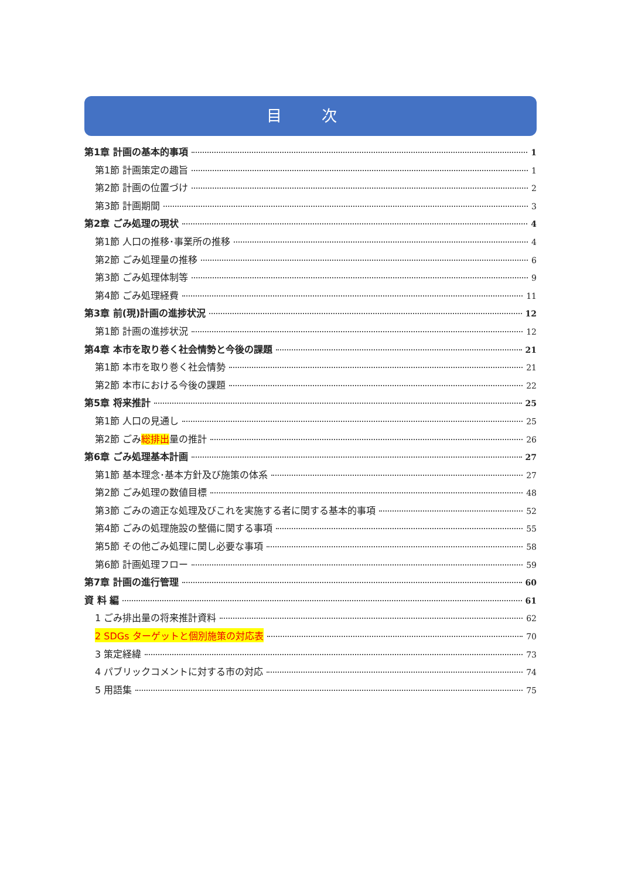目 次
第1章 計画の基本的事項 1
第1節 計画策定の趣旨 1
第2節 計画の位置づけ 2
第3節 計画期間 3
第2章 ごみ処理の現状 4
第1節 人口の推移･事業所の推移 4
第2節 ごみ処理量の推移 6
第3節 ごみ処理体制等 9
第4節 ごみ処理経費 11
第3章 前(現)計画の進捗状況 12
第1節 計画の進捗状況 12
第4章 本市を取り巻く社会情勢と今後の課題 21
第1節 本市を取り巻く社会情勢 21
第2節 本市における今後の課題 22
第5章 将来推計 25
第1節 人口の見通し 25
第2節 ごみ総排出量の推計 26
第6章 ごみ処理基本計画 27
第1節 基本理念･基本方針及び施策の体系 27
第2節 ごみ処理の数値目標 48
第3節 ごみの適正な処理及びこれを実施する者に関する基本的事項 52
第4節 ごみの処理施設の整備に関する事項 55
第5節 その他ごみ処理に関し必要な事項 58
第6節 計画処理フロー 59
第7章 計画の進行管理 60
資 料 編 61
1 ごみ排出量の将来推計資料 62
2 SDGs ターゲットと個別施策の対応表 70
3 策定経緯 73
4 パブリックコメントに対する市の対応 74
5 用語集 75